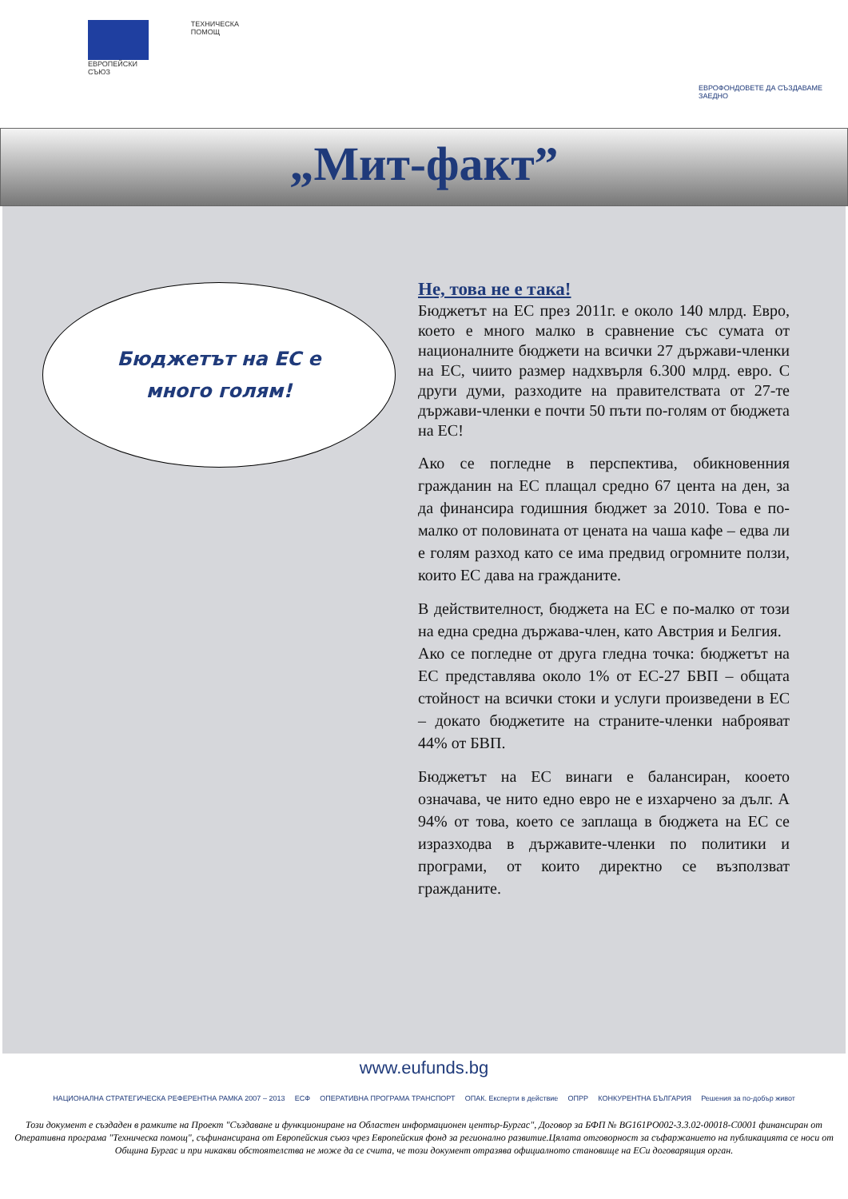ЕВРОПЕЙСКИ СЪЮЗ ТЕХНИЧЕСКА ПОМОЩ
ЕВРОФОНДОВЕТЕ ДА СЪЗДАВАМЕ ЗАЕДНО
„Мит-факт”
Бюджетът на ЕС е
много голям!
Не, това не е така!
Бюджетът на ЕС през 2011г. е около 140 млрд. Евро, което е много малко в сравнение със сумата от националните бюджети на всички 27 държави-членки на ЕС, чиито размер надхвърля 6.300 млрд. евро. С други думи, разходите на правителствата от 27-те държави-членки е почти 50 пъти по-голям от бюджета на ЕС!
Ако се погледне в перспектива, обикновенния гражданин на ЕС плащал средно 67 цента на ден, за да финансира годишния бюджет за 2010. Това е по-малко от половината от цената на чаша кафе – едва ли е голям разход като се има предвид огромните ползи, които ЕС дава на гражданите.
В действителност, бюджета на ЕС е по-малко от този на една средна държава-член, като Австрия и Белгия.
Ако се погледне от друга гледна точка: бюджетът на ЕС представлява около 1% от ЕС-27 БВП – общата стойност на всички стоки и услуги произведени в ЕС – докато бюджетите на страните-членки наброяват 44% от БВП.
Бюджетът на ЕС винаги е балансиран, кооето означава, че нито едно евро не е изхарчено за дълг. А 94% от това, което се заплаща в бюджета на ЕС се изразходва в държавите-членки по политики и програми, от които директно се възползват гражданите.
www.eufunds.bg
НАЦИОНАЛНА СТРАТЕГИЧЕСКА РЕФЕРЕНТНА РАМКА 2007 – 2013 ЕСФ ОПЕРАТИВНА ПРОГРАМА ТРАНСПОРТ ОПАК. Експерти в действие ОПРР КОНКУРЕНТНА БЪЛГАРИЯ Решения за по-добър живот
Този документ е създаден в рамките на Проект "Създаване и функциониране на Областен информационен център-Бургас", Договор за БФП № BG161PO002-3.3.02-00018-C0001 финансиран от Оперативна програма "Техническа помощ", съфинансирана от Европейския съюз чрез Европейския фонд за регионално развитие.Цялата отговорност за съфаржанието на публикацията се носи от Община Бургас и при никакви обстоятелства не може да се счита, че този документ отразява официалното становище на ЕСи договарящия орган.